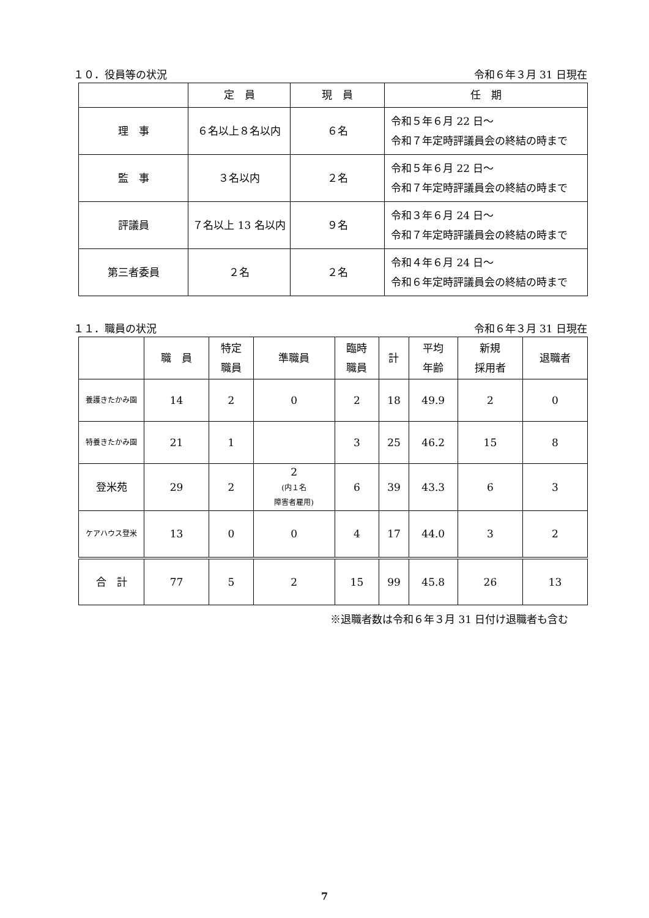１０．役員等の状況 令和６年３月 31 日現在
| | 定 員 | 現 員 | 任 期 |
| --- | --- | --- | --- |
| 理 事 | ６名以上８名以内 | ６名 | 令和５年６月 22 日～ 令和７年定時評議員会の終結の時まで |
| 監 事 | ３名以内 | ２名 | 令和５年６月 22 日～ 令和７年定時評議員会の終結の時まで |
| 評議員 | ７名以上 13 名以内 | ９名 | 令和３年６月 24 日～ 令和７年定時評議員会の終結の時まで |
| 第三者委員 | ２名 | ２名 | 令和４年６月 24 日～ 令和６年定時評議員会の終結の時まで |
１１．職員の状況 令和６年３月 31 日現在
| | 職 員 | 特定 職員 | 準職員 | 臨時 職員 | 計 | 平均 年齢 | 新規 採用者 | 退職者 |
| --- | --- | --- | --- | --- | --- | --- | --- | --- |
| 養護きたかみ園 | 14 | 2 | 0 | 2 | 18 | 49.9 | 2 | 0 |
| 特養きたかみ園 | 21 | 1 | | 3 | 25 | 46.2 | 15 | 8 |
| 登米苑 | 29 | 2 | 2 (内１名 障害者雇用) | 6 | 39 | 43.3 | 6 | 3 |
| ケアハウス登米 | 13 | 0 | 0 | 4 | 17 | 44.0 | 3 | 2 |
| 合 計 | 77 | 5 | 2 | 15 | 99 | 45.8 | 26 | 13 |
※退職者数は令和６年３月 31 日付け退職者も含む
7